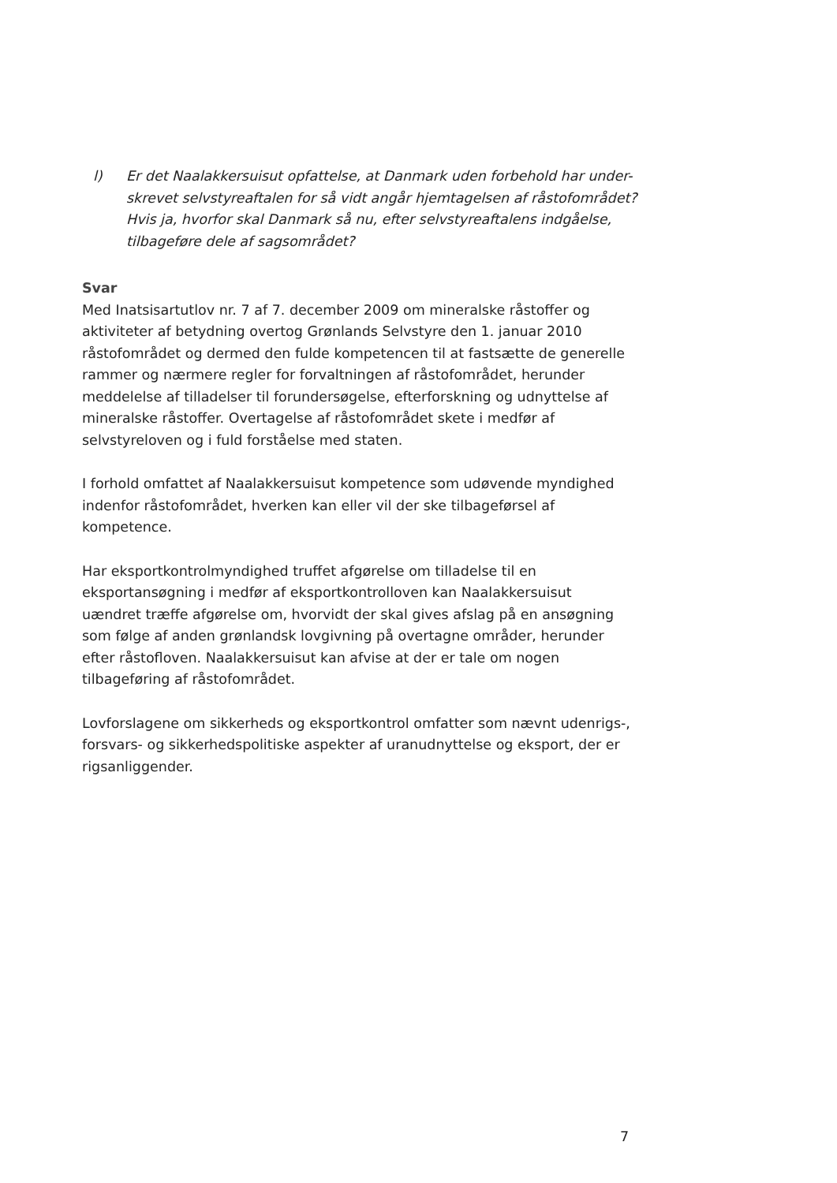l) Er det Naalakkersuisut opfattelse, at Danmark uden forbehold har under-skrevet selvstyreaftalen for så vidt angår hjemtagelsen af råstofområdet? Hvis ja, hvorfor skal Danmark så nu, efter selvstyreaftalens indgåelse, tilbageføre dele af sagsområdet?
Svar
Med Inatsisartutlov nr. 7 af 7. december 2009 om mineralske råstoffer og aktiviteter af betydning overtog Grønlands Selvstyre den 1. januar 2010 råstofområdet og dermed den fulde kompetencen til at fastsætte de generelle rammer og nærmere regler for forvaltningen af råstofområdet, herunder meddelelse af tilladelser til forundersøgelse, efterforskning og udnyttelse af mineralske råstoffer. Overtagelse af råstofområdet skete i medfør af selvstyreloven og i fuld forståelse med staten.
I forhold omfattet af Naalakkersuisut kompetence som udøvende myndighed indenfor råstofområdet, hverken kan eller vil der ske tilbageførsel af kompetence.
Har eksportkontrolmyndighed truffet afgørelse om tilladelse til en eksportansøgning i medfør af eksportkontrolloven kan Naalakkersuisut uændret træffe afgørelse om, hvorvidt der skal gives afslag på en ansøgning som følge af anden grønlandsk lovgivning på overtagne områder, herunder efter råstofloven. Naalakkersuisut kan afvise at der er tale om nogen tilbageføring af råstofområdet.
Lovforslagene om sikkerheds og eksportkontrol omfatter som nævnt udenrigs-, forsvars- og sikkerhedspolitiske aspekter af uranudnyttelse og eksport, der er rigsanliggender.
7